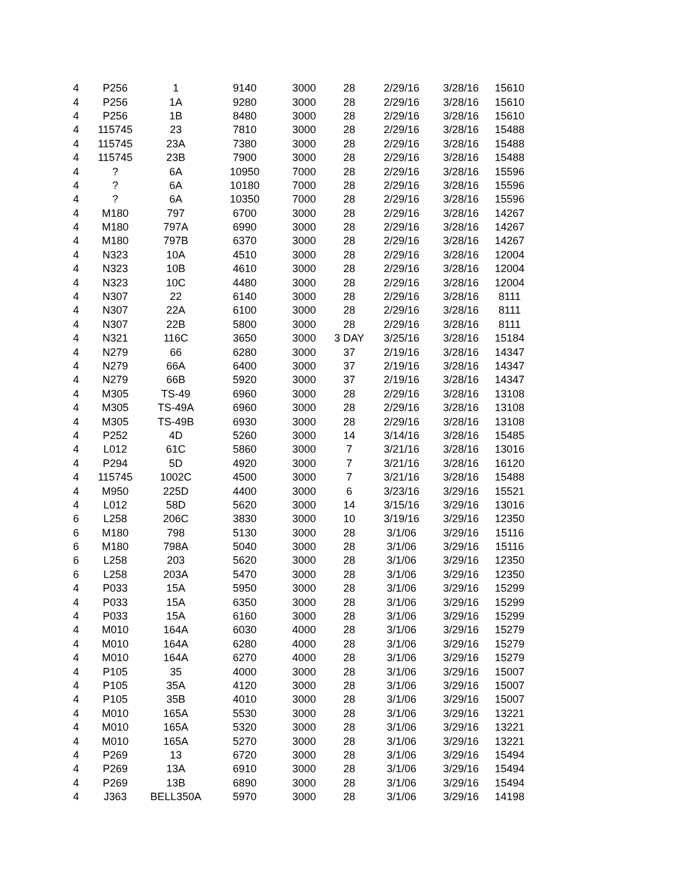| 4 | P256 | 1 | 9140 | 3000 | 28 | 2/29/16 | 3/28/16 | 15610 |
| 4 | P256 | 1A | 9280 | 3000 | 28 | 2/29/16 | 3/28/16 | 15610 |
| 4 | P256 | 1B | 8480 | 3000 | 28 | 2/29/16 | 3/28/16 | 15610 |
| 4 | 115745 | 23 | 7810 | 3000 | 28 | 2/29/16 | 3/28/16 | 15488 |
| 4 | 115745 | 23A | 7380 | 3000 | 28 | 2/29/16 | 3/28/16 | 15488 |
| 4 | 115745 | 23B | 7900 | 3000 | 28 | 2/29/16 | 3/28/16 | 15488 |
| 4 | ? | 6A | 10950 | 7000 | 28 | 2/29/16 | 3/28/16 | 15596 |
| 4 | ? | 6A | 10180 | 7000 | 28 | 2/29/16 | 3/28/16 | 15596 |
| 4 | ? | 6A | 10350 | 7000 | 28 | 2/29/16 | 3/28/16 | 15596 |
| 4 | M180 | 797 | 6700 | 3000 | 28 | 2/29/16 | 3/28/16 | 14267 |
| 4 | M180 | 797A | 6990 | 3000 | 28 | 2/29/16 | 3/28/16 | 14267 |
| 4 | M180 | 797B | 6370 | 3000 | 28 | 2/29/16 | 3/28/16 | 14267 |
| 4 | N323 | 10A | 4510 | 3000 | 28 | 2/29/16 | 3/28/16 | 12004 |
| 4 | N323 | 10B | 4610 | 3000 | 28 | 2/29/16 | 3/28/16 | 12004 |
| 4 | N323 | 10C | 4480 | 3000 | 28 | 2/29/16 | 3/28/16 | 12004 |
| 4 | N307 | 22 | 6140 | 3000 | 28 | 2/29/16 | 3/28/16 | 8111 |
| 4 | N307 | 22A | 6100 | 3000 | 28 | 2/29/16 | 3/28/16 | 8111 |
| 4 | N307 | 22B | 5800 | 3000 | 28 | 2/29/16 | 3/28/16 | 8111 |
| 4 | N321 | 116C | 3650 | 3000 | 3 DAY | 3/25/16 | 3/28/16 | 15184 |
| 4 | N279 | 66 | 6280 | 3000 | 37 | 2/19/16 | 3/28/16 | 14347 |
| 4 | N279 | 66A | 6400 | 3000 | 37 | 2/19/16 | 3/28/16 | 14347 |
| 4 | N279 | 66B | 5920 | 3000 | 37 | 2/19/16 | 3/28/16 | 14347 |
| 4 | M305 | TS-49 | 6960 | 3000 | 28 | 2/29/16 | 3/28/16 | 13108 |
| 4 | M305 | TS-49A | 6960 | 3000 | 28 | 2/29/16 | 3/28/16 | 13108 |
| 4 | M305 | TS-49B | 6930 | 3000 | 28 | 2/29/16 | 3/28/16 | 13108 |
| 4 | P252 | 4D | 5260 | 3000 | 14 | 3/14/16 | 3/28/16 | 15485 |
| 4 | L012 | 61C | 5860 | 3000 | 7 | 3/21/16 | 3/28/16 | 13016 |
| 4 | P294 | 5D | 4920 | 3000 | 7 | 3/21/16 | 3/28/16 | 16120 |
| 4 | 115745 | 1002C | 4500 | 3000 | 7 | 3/21/16 | 3/28/16 | 15488 |
| 4 | M950 | 225D | 4400 | 3000 | 6 | 3/23/16 | 3/29/16 | 15521 |
| 4 | L012 | 58D | 5620 | 3000 | 14 | 3/15/16 | 3/29/16 | 13016 |
| 6 | L258 | 206C | 3830 | 3000 | 10 | 3/19/16 | 3/29/16 | 12350 |
| 6 | M180 | 798 | 5130 | 3000 | 28 | 3/1/06 | 3/29/16 | 15116 |
| 6 | M180 | 798A | 5040 | 3000 | 28 | 3/1/06 | 3/29/16 | 15116 |
| 6 | L258 | 203 | 5620 | 3000 | 28 | 3/1/06 | 3/29/16 | 12350 |
| 6 | L258 | 203A | 5470 | 3000 | 28 | 3/1/06 | 3/29/16 | 12350 |
| 4 | P033 | 15A | 5950 | 3000 | 28 | 3/1/06 | 3/29/16 | 15299 |
| 4 | P033 | 15A | 6350 | 3000 | 28 | 3/1/06 | 3/29/16 | 15299 |
| 4 | P033 | 15A | 6160 | 3000 | 28 | 3/1/06 | 3/29/16 | 15299 |
| 4 | M010 | 164A | 6030 | 4000 | 28 | 3/1/06 | 3/29/16 | 15279 |
| 4 | M010 | 164A | 6280 | 4000 | 28 | 3/1/06 | 3/29/16 | 15279 |
| 4 | M010 | 164A | 6270 | 4000 | 28 | 3/1/06 | 3/29/16 | 15279 |
| 4 | P105 | 35 | 4000 | 3000 | 28 | 3/1/06 | 3/29/16 | 15007 |
| 4 | P105 | 35A | 4120 | 3000 | 28 | 3/1/06 | 3/29/16 | 15007 |
| 4 | P105 | 35B | 4010 | 3000 | 28 | 3/1/06 | 3/29/16 | 15007 |
| 4 | M010 | 165A | 5530 | 3000 | 28 | 3/1/06 | 3/29/16 | 13221 |
| 4 | M010 | 165A | 5320 | 3000 | 28 | 3/1/06 | 3/29/16 | 13221 |
| 4 | M010 | 165A | 5270 | 3000 | 28 | 3/1/06 | 3/29/16 | 13221 |
| 4 | P269 | 13 | 6720 | 3000 | 28 | 3/1/06 | 3/29/16 | 15494 |
| 4 | P269 | 13A | 6910 | 3000 | 28 | 3/1/06 | 3/29/16 | 15494 |
| 4 | P269 | 13B | 6890 | 3000 | 28 | 3/1/06 | 3/29/16 | 15494 |
| 4 | J363 | BELL350A | 5970 | 3000 | 28 | 3/1/06 | 3/29/16 | 14198 |